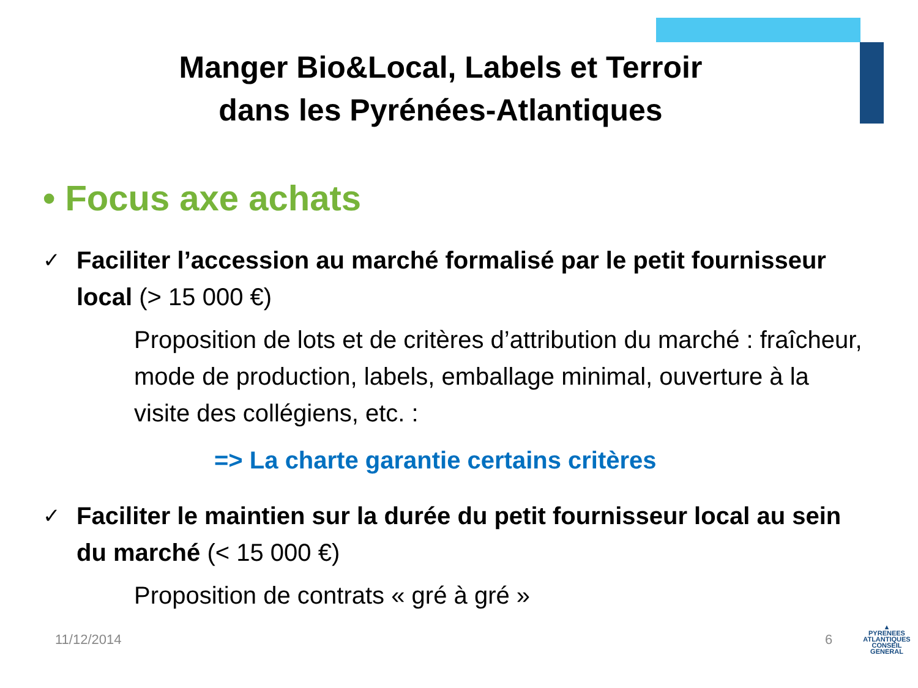Manger Bio&Local, Labels et Terroir
dans les Pyrénées-Atlantiques
• Focus axe achats
✓ Faciliter l’accession au marché formalisé par le petit fournisseur local (> 15 000 €)
Proposition de lots et de critères d’attribution du marché : fraîcheur, mode de production, labels, emballage minimal, ouverture à la visite des collégiens, etc. :
=> La charte garantie certains critères
✓ Faciliter le maintien sur la durée du petit fournisseur local au sein du marché (< 15 000 €)
Proposition de contrats « gré à gré »
11/12/2014 6
▲
PYRENEES
ATLANTIQUES
CONSEIL GENERAL